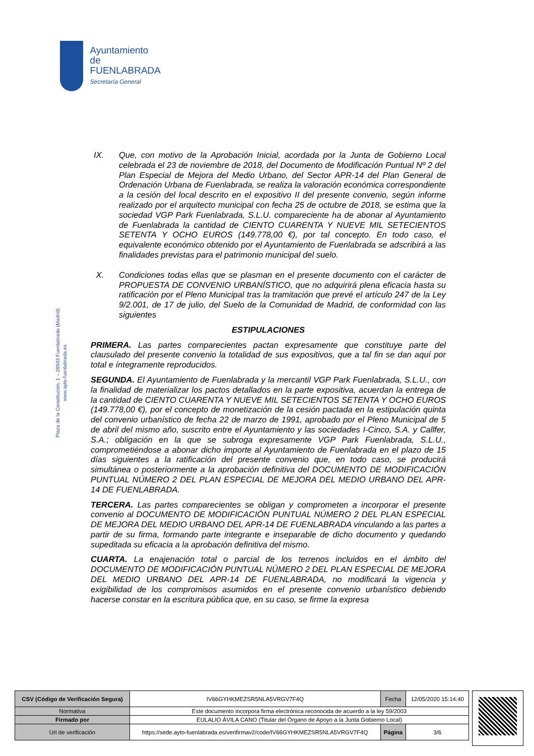Ayuntamiento de
FUENLABRADA
Secretaría General
Plaza de la Constitución, 1 – 28943 Fuenlabrada (Madrid)
www.ayto-fuenlabrada.es
IX. Que, con motivo de la Aprobación Inicial, acordada por la Junta de Gobierno Local celebrada el 23 de noviembre de 2018, del Documento de Modificación Puntual Nº 2 del Plan Especial de Mejora del Medio Urbano, del Sector APR-14 del Plan General de Ordenación Urbana de Fuenlabrada, se realiza la valoración económica correspondiente a la cesión del local descrito en el expositivo II del presente convenio, según informe realizado por el arquitecto municipal con fecha 25 de octubre de 2018, se estima que la sociedad VGP Park Fuenlabrada, S.L.U. compareciente ha de abonar al Ayuntamiento de Fuenlabrada la cantidad de CIENTO CUARENTA Y NUEVE MIL SETECIENTOS SETENTA Y OCHO EUROS (149.778,00 €), por tal concepto. En todo caso, el equivalente económico obtenido por el Ayuntamiento de Fuenlabrada se adscribirá a las finalidades previstas para el patrimonio municipal del suelo.
X. Condiciones todas ellas que se plasman en el presente documento con el carácter de PROPUESTA DE CONVENIO URBANÍSTICO, que no adquirirá plena eficacia hasta su ratificación por el Pleno Municipal tras la tramitación que prevé el artículo 247 de la Ley 9/2.001, de 17 de julio, del Suelo de la Comunidad de Madrid, de conformidad con las siguientes
ESTIPULACIONES
PRIMERA. Las partes comparecientes pactan expresamente que constituye parte del clausulado del presente convenio la totalidad de sus expositivos, que a tal fin se dan aquí por total e íntegramente reproducidos.
SEGUNDA. El Ayuntamiento de Fuenlabrada y la mercantil VGP Park Fuenlabrada, S.L.U., con la finalidad de materializar los pactos detallados en la parte expositiva, acuerdan la entrega de la cantidad de CIENTO CUARENTA Y NUEVE MIL SETECIENTOS SETENTA Y OCHO EUROS (149.778,00 €), por el concepto de monetización de la cesión pactada en la estipulación quinta del convenio urbanístico de fecha 22 de marzo de 1991, aprobado por el Pleno Municipal de 5 de abril del mismo año, suscrito entre el Ayuntamiento y las sociedades I-Cinco, S.A. y Callfer, S.A.; obligación en la que se subroga expresamente VGP Park Fuenlabrada, S.L.U., comprometiéndose a abonar dicho importe al Ayuntamiento de Fuenlabrada en el plazo de 15 días siguientes a la ratificación del presente convenio que, en todo caso, se producirá simultánea o posteriormente a la aprobación definitiva del DOCUMENTO DE MODIFICACIÓN PUNTUAL NÚMERO 2 DEL PLAN ESPECIAL DE MEJORA DEL MEDIO URBANO DEL APR-14 DE FUENLABRADA.
TERCERA. Las partes comparecientes se obligan y comprometen a incorporar el presente convenio al DOCUMENTO DE MODIFICACIÓN PUNTUAL NÚMERO 2 DEL PLAN ESPECIAL DE MEJORA DEL MEDIO URBANO DEL APR-14 DE FUENLABRADA vinculando a las partes a partir de su firma, formando parte integrante e inseparable de dicho documento y quedando supeditada su eficacia a la aprobación definitiva del mismo.
CUARTA. La enajenación total o parcial de los terrenos incluidos en el ámbito del DOCUMENTO DE MODIFICACIÓN PUNTUAL NÚMERO 2 DEL PLAN ESPECIAL DE MEJORA DEL MEDIO URBANO DEL APR-14 DE FUENLABRADA, no modificará la vigencia y exigibilidad de los compromisos asumidos en el presente convenio urbanístico debiendo hacerse constar en la escritura pública que, en su caso, se firme la expresa
| CSV (Código de Verificación Segura) | IV66GYHKMEZSR5NLA5VRGV7F4Q | Fecha | 12/05/2020 15:14:40 |
| Normativa | Este documento incorpora firma electrónica reconocida de acuerdo a la ley 59/2003 | | |
| Firmado por | EULALIO ÁVILA CANO (Titular del Órgano de Apoyo a la Junta Gobierno Local) | | |
| Url de verificación | https://sede.ayto-fuenlabrada.es/verifirmav2/code/IV66GYHKMEZSR5NLA5VRGV7F4Q | Página | 3/6 |